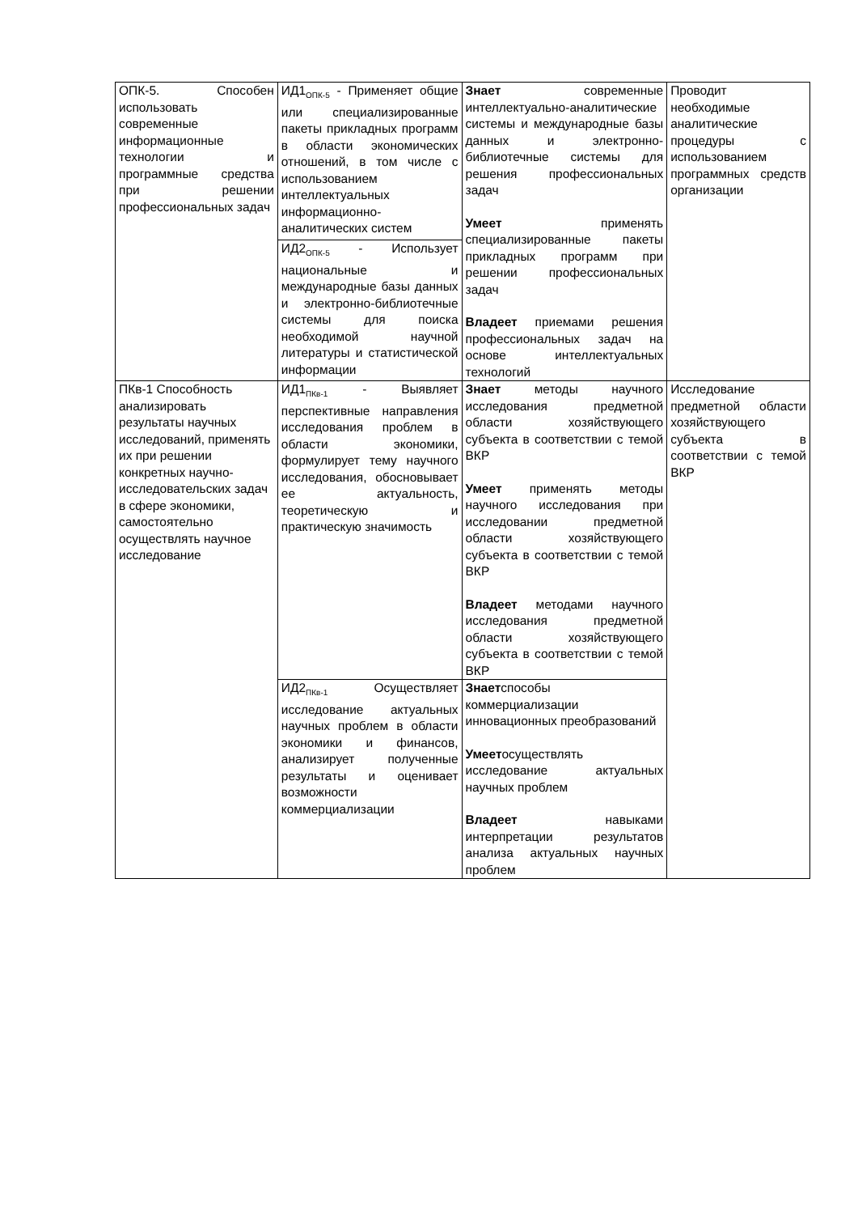| ОПК-5. Способен использовать современные информационные технологии и программные средства при решении профессиональных задач | ИД1<sub>ОПК-5</sub> - Применяет общие или специализированные пакеты прикладных программ в области экономических отношений, в том числе с использованием интеллектуальных информационно-аналитических систем | Знает современные интеллектуально-аналитические системы и международные базы данных и электронно-библиотечные системы для решения профессиональных задач Умеет применять специализированные пакеты прикладных программ при решении профессиональных задач Владеет приемами решения профессиональных задач на основе интеллектуальных технологий | Проводит необходимые аналитические процедуры с использованием программных средств организации |
| | ИД2<sub>ОПК-5</sub> - Использует национальные и международные базы данных и электронно-библиотечные системы для поиска необходимой научной литературы и статистической информации | | |
| ПКв-1 Способность анализировать результаты научных исследований, применять их при решении конкретных научно-исследовательских задач в сфере экономики, самостоятельно осуществлять научное исследование | ИД1<sub>ПКв-1</sub> - Выявляет перспективные направления исследования проблем в области экономики, формулирует тему научного исследования, обосновывает ее актуальность, теоретическую и практическую значимость | Знает методы научного исследования предметной области хозяйствующего субъекта в соответствии с темой ВКР Умеет применять методы научного исследования при исследовании предметной области хозяйствующего субъекта в соответствии с темой ВКР Владеет методами научного исследования предметной области хозяйствующего субъекта в соответствии с темой ВКР | Исследование предметной области хозяйствующего субъекта в соответствии с темой ВКР |
| | ИД2<sub>ПКв-1</sub> Осуществляет исследование актуальных научных проблем в области экономики и финансов, анализирует полученные результаты и оценивает возможности коммерциализации | Знает способы коммерциализации инновационных преобразований Умеет осуществлять исследование актуальных научных проблем Владеет навыками интерпретации результатов анализа актуальных научных проблем | |